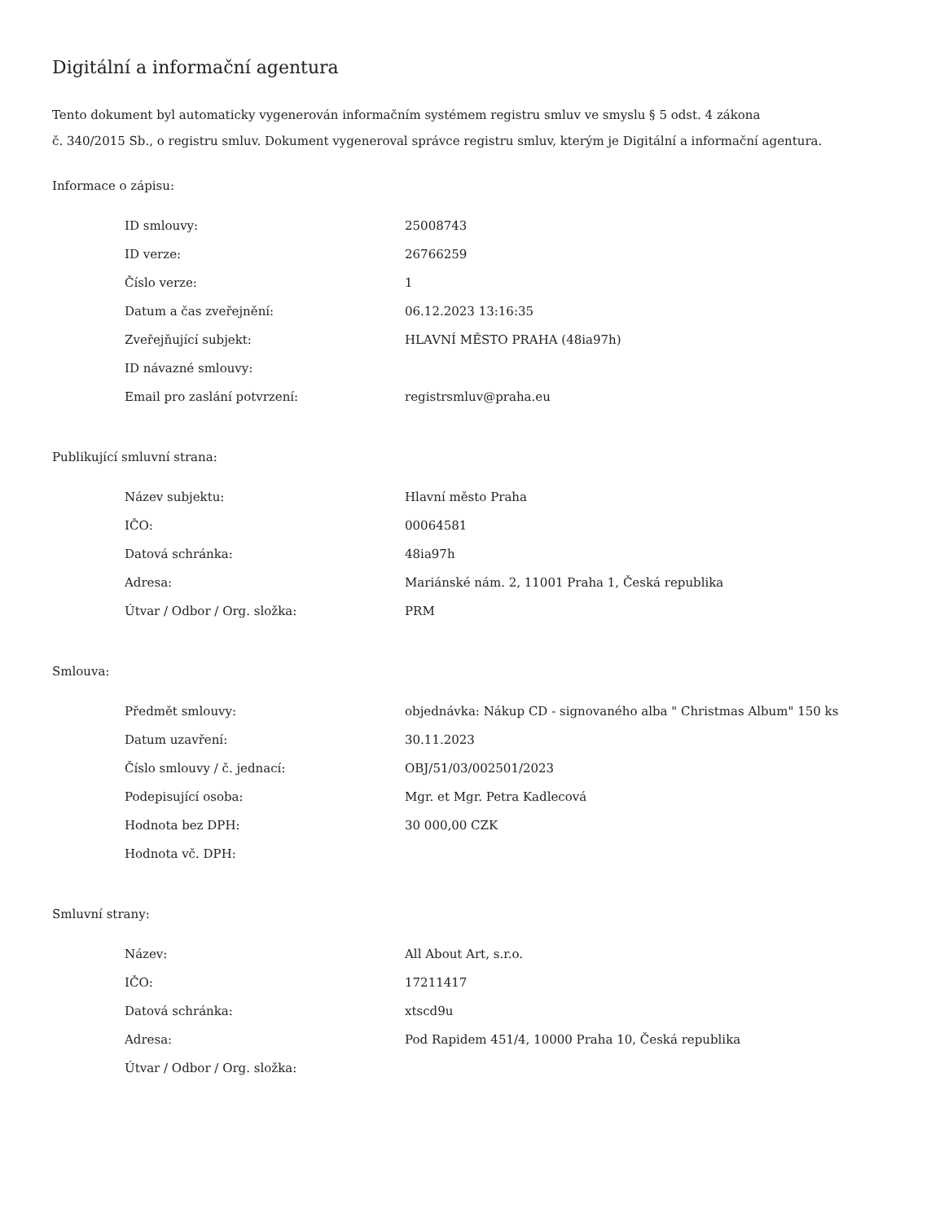Digitální a informační agentura
Tento dokument byl automaticky vygenerován informačním systémem registru smluv ve smyslu § 5 odst. 4 zákona
č. 340/2015 Sb., o registru smluv. Dokument vygeneroval správce registru smluv, kterým je Digitální a informační agentura.
Informace o zápisu:
| ID smlouvy: | 25008743 |
| ID verze: | 26766259 |
| Číslo verze: | 1 |
| Datum a čas zveřejnění: | 06.12.2023 13:16:35 |
| Zveřejňující subjekt: | HLAVNÍ MĚSTO PRAHA (48ia97h) |
| ID návazné smlouvy: | |
| Email pro zaslání potvrzení: | registrsmluv@praha.eu |
Publikující smluvní strana:
| Název subjektu: | Hlavní město Praha |
| IČO: | 00064581 |
| Datová schránka: | 48ia97h |
| Adresa: | Mariánské nám. 2, 11001 Praha 1, Česká republika |
| Útvar / Odbor / Org. složka: | PRM |
Smlouva:
| Předmět smlouvy: | objednávka: Nákup CD - signovaného alba " Christmas Album" 150 ks |
| Datum uzavření: | 30.11.2023 |
| Číslo smlouvy / č. jednací: | OBJ/51/03/002501/2023 |
| Podepisující osoba: | Mgr. et Mgr. Petra Kadlecová |
| Hodnota bez DPH: | 30 000,00 CZK |
| Hodnota vč. DPH: | |
Smluvní strany:
| Název: | All About Art, s.r.o. |
| IČO: | 17211417 |
| Datová schránka: | xtscd9u |
| Adresa: | Pod Rapidem 451/4, 10000 Praha 10, Česká republika |
| Útvar / Odbor / Org. složka: | |